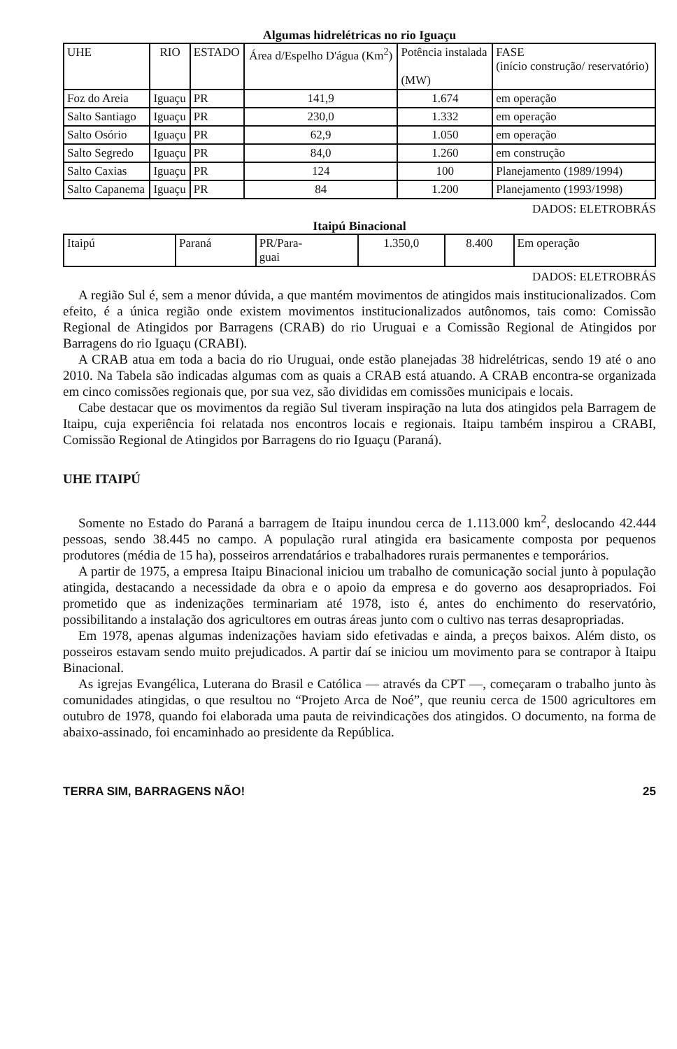Algumas hidrelétricas no rio Iguaçu
| UHE | RIO | ESTADO | Área d/Espelho D'água (Km<sup>2</sup>) | Potência instalada (MW) | FASE (início construção/ reservatório) |
| --- | --- | --- | --- | --- | --- |
| Foz do Areia | Iguaçu | PR | 141,9 | 1.674 | em operação |
| Salto Santiago | Iguaçu | PR | 230,0 | 1.332 | em operação |
| Salto Osório | Iguaçu | PR | 62,9 | 1.050 | em operação |
| Salto Segredo | Iguaçu | PR | 84,0 | 1.260 | em construção |
| Salto Caxias | Iguaçu | PR | 124 | 100 | Planejamento (1989/1994) |
| Salto Capanema | Iguaçu | PR | 84 | 1.200 | Planejamento (1993/1998) |
DADOS: ELETROBRÁS
Itaipú Binacional
| Itaipú | Paraná | PR/Para- guai | 1.350,0 | 8.400 | Em operação |
DADOS: ELETROBRÁS
A região Sul é, sem a menor dúvida, a que mantém movimentos de atingidos mais institucionalizados. Com efeito, é a única região onde existem movimentos institucionalizados autônomos, tais como: Comissão Regional de Atingidos por Barragens (CRAB) do rio Uruguai e a Comissão Regional de Atingidos por Barragens do rio Iguaçu (CRABI).
A CRAB atua em toda a bacia do rio Uruguai, onde estão planejadas 38 hidrelétricas, sendo 19 até o ano 2010. Na Tabela são indicadas algumas com as quais a CRAB está atuando. A CRAB encontra-se organizada em cinco comissões regionais que, por sua vez, são divididas em comissões municipais e locais.
Cabe destacar que os movimentos da região Sul tiveram inspiração na luta dos atingidos pela Barragem de Itaipu, cuja experiência foi relatada nos encontros locais e regionais. Itaipu também inspirou a CRABI, Comissão Regional de Atingidos por Barragens do rio Iguaçu (Paraná).
UHE ITAIPÚ
Somente no Estado do Paraná a barragem de Itaipu inundou cerca de 1.113.000 km<sup>2</sup>, deslocando 42.444 pessoas, sendo 38.445 no campo. A população rural atingida era basicamente composta por pequenos produtores (média de 15 ha), posseiros arrendatários e trabalhadores rurais permanentes e temporários.
A partir de 1975, a empresa Itaipu Binacional iniciou um trabalho de comunicação social junto à população atingida, destacando a necessidade da obra e o apoio da empresa e do governo aos desapropriados. Foi prometido que as indenizações terminariam até 1978, isto é, antes do enchimento do reservatório, possibilitando a instalação dos agricultores em outras áreas junto com o cultivo nas terras desapropriadas.
Em 1978, apenas algumas indenizações haviam sido efetivadas e ainda, a preços baixos. Além disto, os posseiros estavam sendo muito prejudicados. A partir daí se iniciou um movimento para se contrapor à Itaipu Binacional.
As igrejas Evangélica, Luterana do Brasil e Católica — através da CPT —, começaram o trabalho junto às comunidades atingidas, o que resultou no “Projeto Arca de Noé”, que reuniu cerca de 1500 agricultores em outubro de 1978, quando foi elaborada uma pauta de reivindicações dos atingidos. O documento, na forma de abaixo-assinado, foi encaminhado ao presidente da República.
TERRA SIM, BARRAGENS NÃO! 25